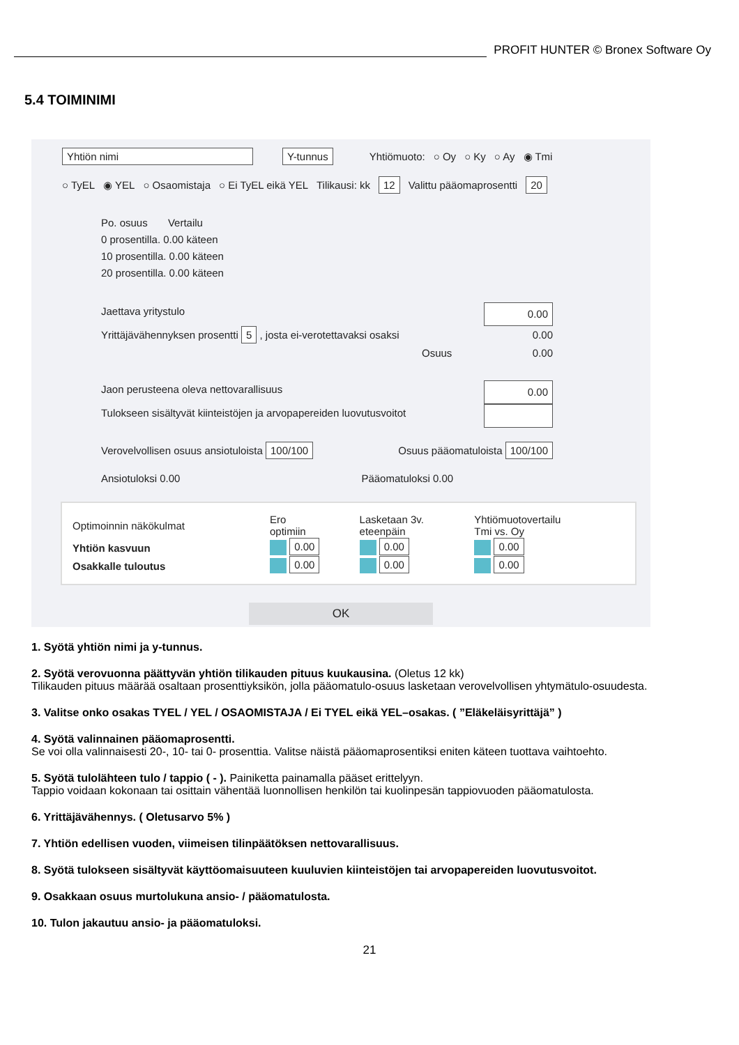PROFIT HUNTER © Bronex Software Oy
5.4 TOIMINIMI
Yhtiön nimi Y-tunnus Yhtiömuoto: ○ Oy ○ Ky ○ Ay ◉ Tmi
○ TyEL ◉ YEL ○ Osaomistaja ○ Ei TyEL eikä YEL Tilikausi: kk 12 Valittu pääomaprosentti 20
Po. osuus Vertailu
0 prosentilla. 0.00 käteen
10 prosentilla. 0.00 käteen
20 prosentilla. 0.00 käteen
Jaettava yritystulo 0.00
Yrittäjävähennyksen prosentti 5 , josta ei-verotettavaksi osaksi 0.00
Osuus 0.00
Jaon perusteena oleva nettovarallisuus 0.00
Tulokseen sisältyvät kiinteistöjen ja arvopapereiden luovutusvoitot
Verovelvollisen osuus ansiotuloista 100/100 Osuus pääomatuloista 100/100
Ansiotuloksi 0.00 Pääomatuloksi 0.00
| Optimoinnin näkökulmat | Ero optimiin | Lasketaan 3v. eteenpäin | Yhtiömuotovertailu Tmi vs. Oy |
| Yhtiön kasvuun | 0.00 | 0.00 | 0.00 |
| Osakkalle tuloutus | 0.00 | 0.00 | 0.00 |
OK
1. Syötä yhtiön nimi ja y-tunnus.
2. Syötä verovuonna päättyvän yhtiön tilikauden pituus kuukausina. (Oletus 12 kk)
Tilikauden pituus määrää osaltaan prosenttiyksikön, jolla pääomatulo-osuus lasketaan verovelvollisen yhtymätulo-osuudesta.
3. Valitse onko osakas TYEL / YEL / OSAOMISTAJA / Ei TYEL eikä YEL–osakas. ( ”Eläkeläisyrittäjä” )
4. Syötä valinnainen pääomaprosentti.
Se voi olla valinnaisesti 20-, 10- tai 0- prosenttia. Valitse näistä pääomaprosentiksi eniten käteen tuottava vaihtoehto.
5. Syötä tulolähteen tulo / tappio ( - ). Painiketta painamalla pääset erittelyyn.
Tappio voidaan kokonaan tai osittain vähentää luonnollisen henkilön tai kuolinpesän tappiovuoden pääomatulosta.
6. Yrittäjävähennys. ( Oletusarvo 5% )
7. Yhtiön edellisen vuoden, viimeisen tilinpäätöksen nettovarallisuus.
8. Syötä tulokseen sisältyvät käyttöomaisuuteen kuuluvien kiinteistöjen tai arvopapereiden luovutusvoitot.
9. Osakkaan osuus murtolukuna ansio- / pääomatulosta.
10. Tulon jakautuu ansio- ja pääomatuloksi.
21